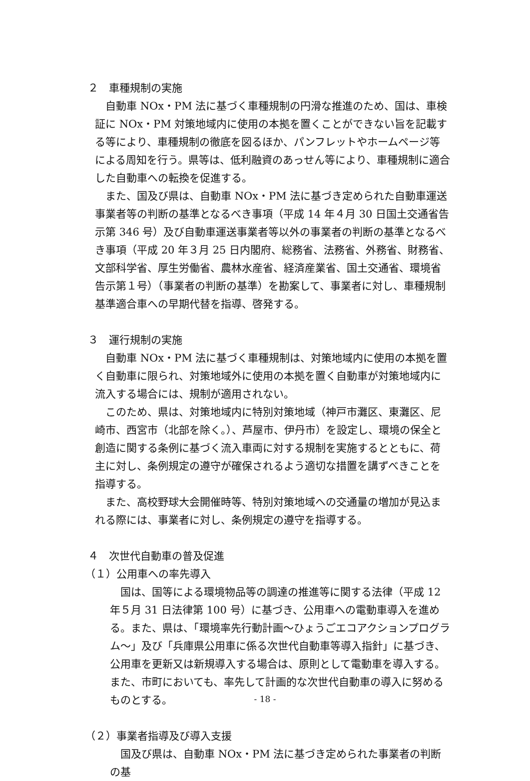２　車種規制の実施
自動車 NOx・PM 法に基づく車種規制の円滑な推進のため、国は、車検証に NOx・PM 対策地域内に使用の本拠を置くことができない旨を記載する等により、車種規制の徹底を図るほか、パンフレットやホームページ等による周知を行う。県等は、低利融資のあっせん等により、車種規制に適合した自動車への転換を促進する。
また、国及び県は、自動車 NOx・PM 法に基づき定められた自動車運送事業者等の判断の基準となるべき事項（平成 14 年４月 30 日国土交通省告示第 346 号）及び自動車運送事業者等以外の事業者の判断の基準となるべき事項（平成 20 年３月 25 日内閣府、総務省、法務省、外務省、財務省、文部科学省、厚生労働省、農林水産省、経済産業省、国土交通省、環境省告示第１号）（事業者の判断の基準）を勘案して、事業者に対し、車種規制基準適合車への早期代替を指導、啓発する。
３　運行規制の実施
自動車 NOx・PM 法に基づく車種規制は、対策地域内に使用の本拠を置く自動車に限られ、対策地域外に使用の本拠を置く自動車が対策地域内に流入する場合には、規制が適用されない。
このため、県は、対策地域内に特別対策地域（神戸市灘区、東灘区、尼崎市、西宮市（北部を除く。）、芦屋市、伊丹市）を設定し、環境の保全と創造に関する条例に基づく流入車両に対する規制を実施するとともに、荷主に対し、条例規定の遵守が確保されるよう適切な措置を講ずべきことを指導する。
また、高校野球大会開催時等、特別対策地域への交通量の増加が見込まれる際には、事業者に対し、条例規定の遵守を指導する。
４　次世代自動車の普及促進
（１）公用車への率先導入
国は、国等による環境物品等の調達の推進等に関する法律（平成 12 年５月 31 日法律第 100 号）に基づき、公用車への電動車導入を進める。また、県は、「環境率先行動計画～ひょうごエコアクションプログラム～」及び「兵庫県公用車に係る次世代自動車等導入指針」に基づき、公用車を更新又は新規導入する場合は、原則として電動車を導入する。また、市町においても、率先して計画的な次世代自動車の導入に努めるものとする。
（２）事業者指導及び導入支援
国及び県は、自動車 NOx・PM 法に基づき定められた事業者の判断の基
- 18 -